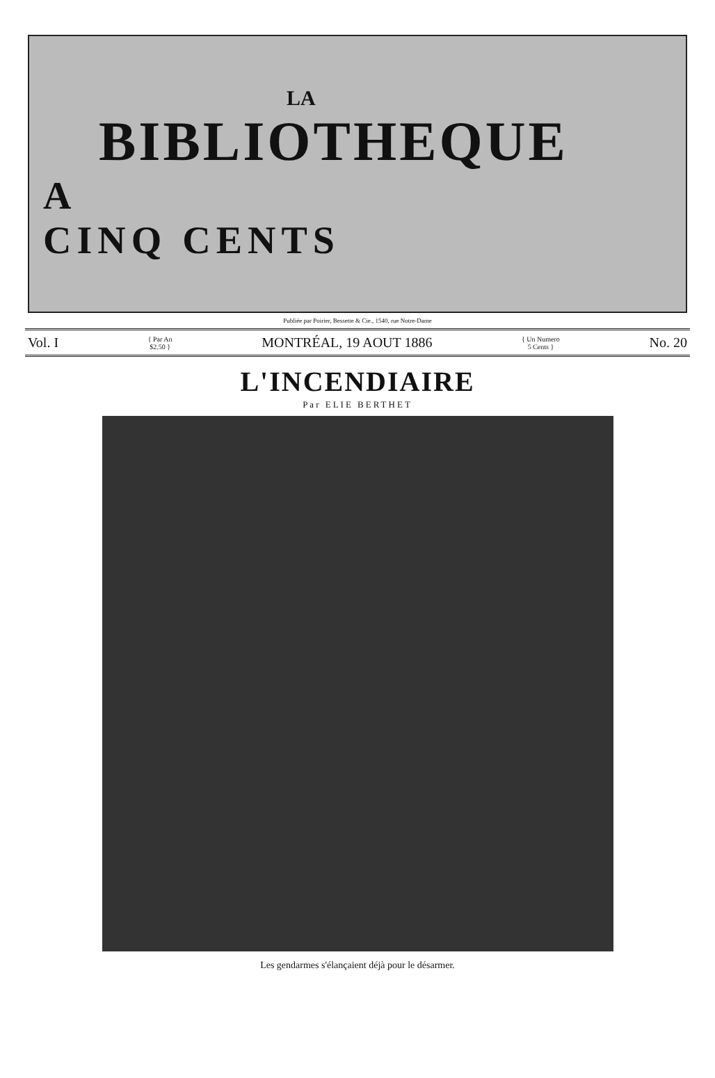LA
BIBLIOTHEQUE
A
CINQ CENTS
Publiée par Poirier, Bessette & Cie., 1540, rue Notre-Dame
Vol. I { Par An
$2.50 } MONTRÉAL, 19 AOUT 1886 { Un Numero
5 Cents } No. 20
L'INCENDIAIRE
Par ELIE BERTHET
Les gendarmes s'élançaient déjà pour le désarmer.